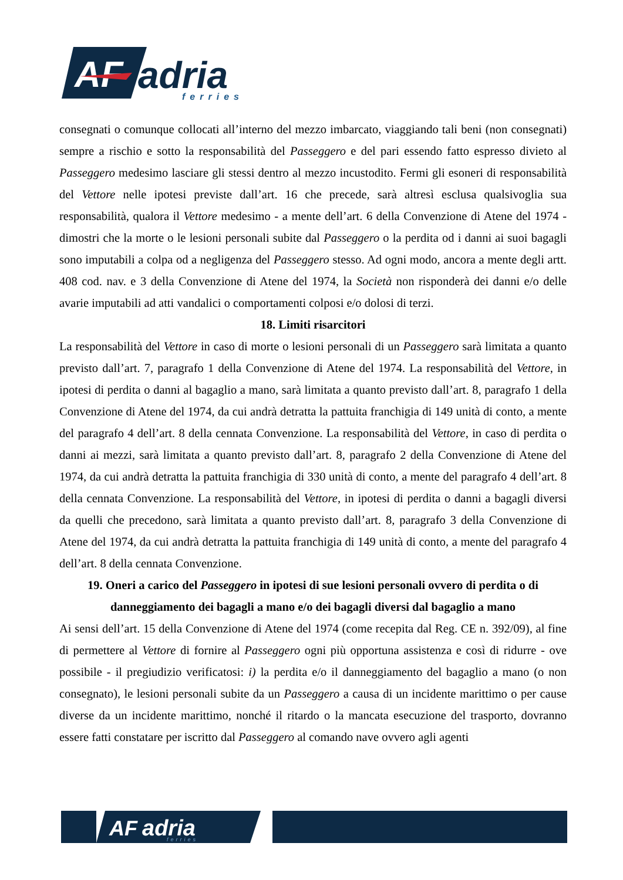AF
adria
ferries
consegnati o comunque collocati all’interno del mezzo imbarcato, viaggiando tali beni (non consegnati) sempre a rischio e sotto la responsabilità del Passeggero e del pari essendo fatto espresso divieto al Passeggero medesimo lasciare gli stessi dentro al mezzo incustodito. Fermi gli esoneri di responsabilità del Vettore nelle ipotesi previste dall’art. 16 che precede, sarà altresì esclusa qualsivoglia sua responsabilità, qualora il Vettore medesimo - a mente dell’art. 6 della Convenzione di Atene del 1974 - dimostri che la morte o le lesioni personali subite dal Passeggero o la perdita od i danni ai suoi bagagli sono imputabili a colpa od a negligenza del Passeggero stesso. Ad ogni modo, ancora a mente degli artt. 408 cod. nav. e 3 della Convenzione di Atene del 1974, la Società non risponderà dei danni e/o delle avarie imputabili ad atti vandalici o comportamenti colposi e/o dolosi di terzi.
18. Limiti risarcitori
La responsabilità del Vettore in caso di morte o lesioni personali di un Passeggero sarà limitata a quanto previsto dall’art. 7, paragrafo 1 della Convenzione di Atene del 1974. La responsabilità del Vettore, in ipotesi di perdita o danni al bagaglio a mano, sarà limitata a quanto previsto dall’art. 8, paragrafo 1 della Convenzione di Atene del 1974, da cui andrà detratta la pattuita franchigia di 149 unità di conto, a mente del paragrafo 4 dell’art. 8 della cennata Convenzione. La responsabilità del Vettore, in caso di perdita o danni ai mezzi, sarà limitata a quanto previsto dall’art. 8, paragrafo 2 della Convenzione di Atene del 1974, da cui andrà detratta la pattuita franchigia di 330 unità di conto, a mente del paragrafo 4 dell’art. 8 della cennata Convenzione. La responsabilità del Vettore, in ipotesi di perdita o danni a bagagli diversi da quelli che precedono, sarà limitata a quanto previsto dall’art. 8, paragrafo 3 della Convenzione di Atene del 1974, da cui andrà detratta la pattuita franchigia di 149 unità di conto, a mente del paragrafo 4 dell’art. 8 della cennata Convenzione.
19. Oneri a carico del Passeggero in ipotesi di sue lesioni personali ovvero di perdita o di danneggiamento dei bagagli a mano e/o dei bagagli diversi dal bagaglio a mano
Ai sensi dell’art. 15 della Convenzione di Atene del 1974 (come recepita dal Reg. CE n. 392/09), al fine di permettere al Vettore di fornire al Passeggero ogni più opportuna assistenza e così di ridurre - ove possibile - il pregiudizio verificatosi: i) la perdita e/o il danneggiamento del bagaglio a mano (o non consegnato), le lesioni personali subite da un Passeggero a causa di un incidente marittimo o per cause diverse da un incidente marittimo, nonché il ritardo o la mancata esecuzione del trasporto, dovranno essere fatti constatare per iscritto dal Passeggero al comando nave ovvero agli agenti
AF
adria
ferries